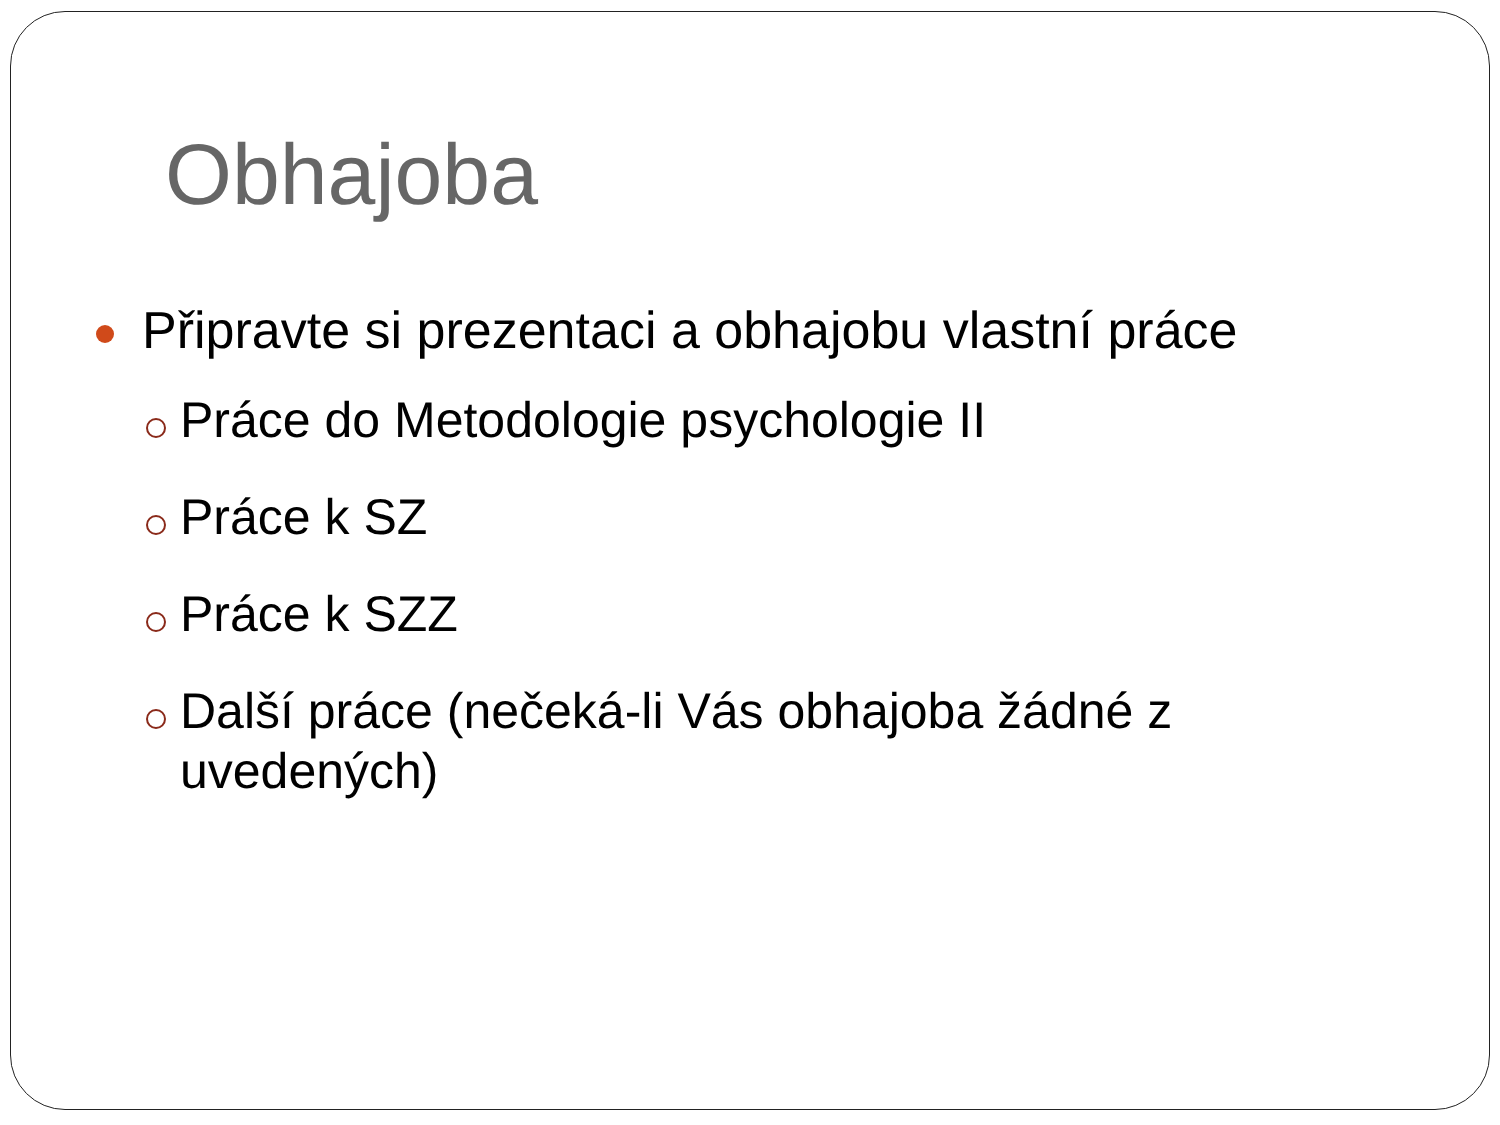Obhajoba
Připravte si prezentaci a obhajobu vlastní práce
Práce do Metodologie psychologie II
Práce k SZ
Práce k SZZ
Další práce (nečeká-li Vás obhajoba žádné z uvedených)